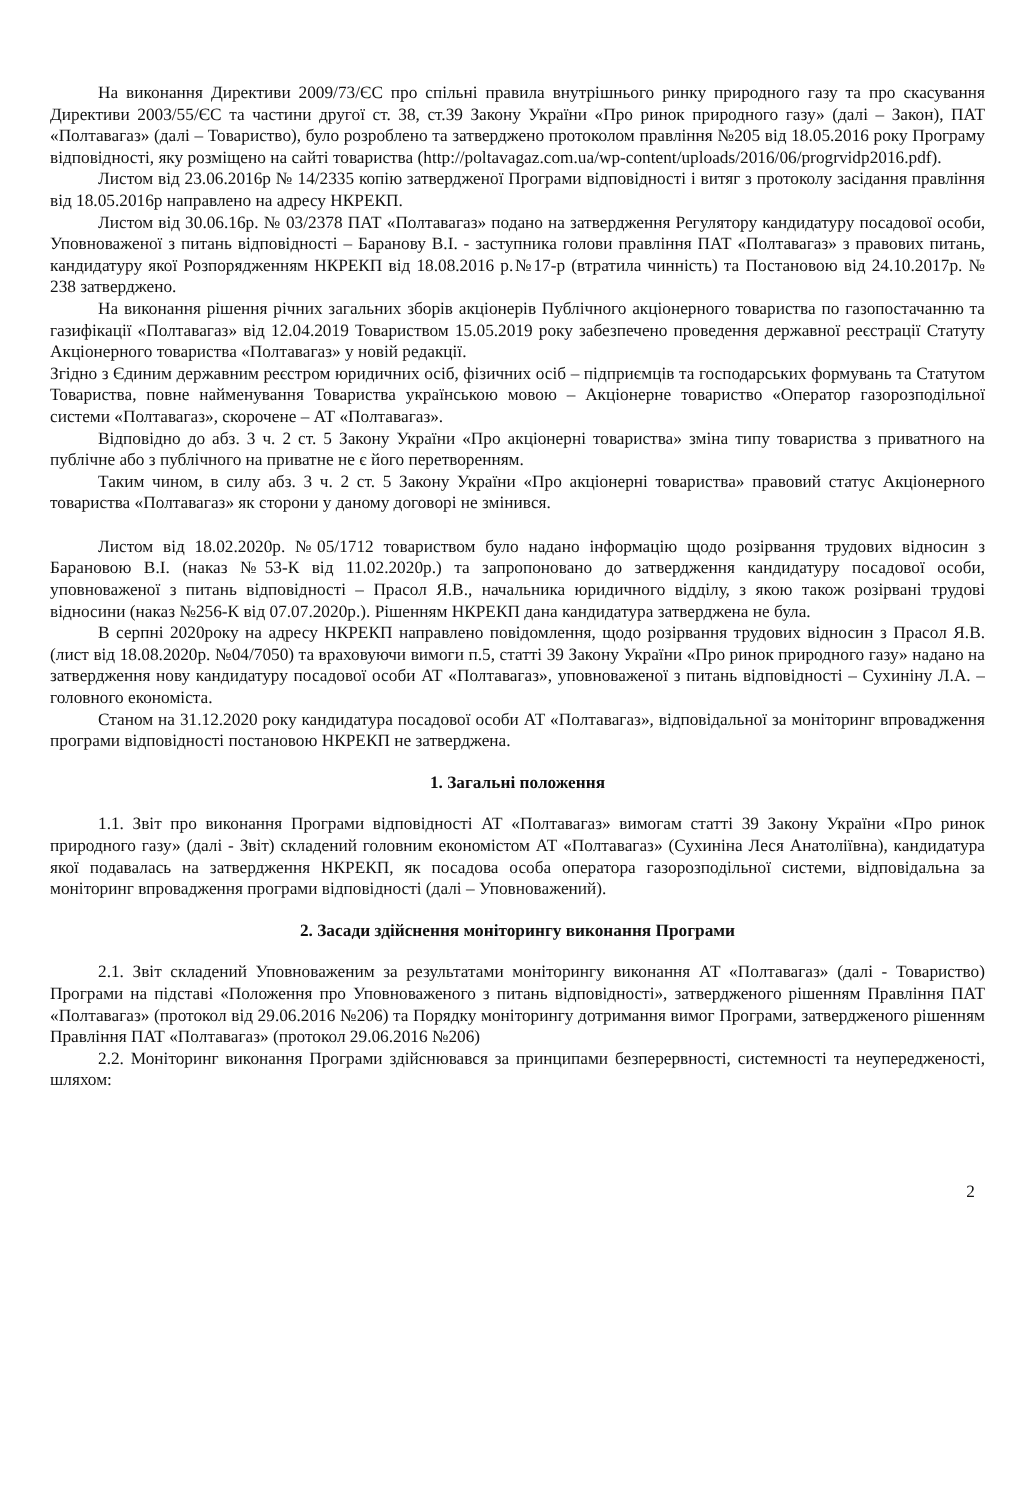На виконання Директиви 2009/73/ЄС про спільні правила внутрішнього ринку природного газу та про скасування Директиви 2003/55/ЄС та частини другої ст. 38, ст.39 Закону України «Про ринок природного газу» (далі – Закон), ПАТ «Полтавагаз» (далі – Товариство), було розроблено та затверджено протоколом правління №205 від 18.05.2016 року Програму відповідності, яку розміщено на сайті товариства (http://poltavagaz.com.ua/wp-content/uploads/2016/06/progrvidp2016.pdf).
Листом від 23.06.2016р № 14/2335 копію затвердженої Програми відповідності і витяг з протоколу засідання правління від 18.05.2016р направлено на адресу НКРЕКП.
Листом від 30.06.16р. № 03/2378 ПАТ «Полтавагаз» подано на затвердження Регулятору кандидатуру посадової особи, Уповноваженої з питань відповідності – Баранову В.І. - заступника голови правління ПАТ «Полтавагаз» з правових питань, кандидатуру якої Розпорядженням НКРЕКП від 18.08.2016 р.№17-р (втратила чинність) та Постановою від 24.10.2017р. № 238 затверджено.
На виконання рішення річних загальних зборів акціонерів Публічного акціонерного товариства по газопостачанню та газифікації «Полтавагаз» від 12.04.2019 Товариством 15.05.2019 року забезпечено проведення державної реєстрації Статуту Акціонерного товариства «Полтавагаз» у новій редакції.
Згідно з Єдиним державним реєстром юридичних осіб, фізичних осіб – підприємців та господарських формувань та Статутом Товариства, повне найменування Товариства українською мовою – Акціонерне товариство «Оператор газорозподільної системи «Полтавагаз», скорочене – АТ «Полтавагаз».
Відповідно до абз. 3 ч. 2 ст. 5 Закону України «Про акціонерні товариства» зміна типу товариства з приватного на публічне або з публічного на приватне не є його перетворенням.
Таким чином, в силу абз. 3 ч. 2 ст. 5 Закону України «Про акціонерні товариства» правовий статус Акціонерного товариства «Полтавагаз» як сторони у даному договорі не змінився.
Листом від 18.02.2020р. №05/1712 товариством було надано інформацію щодо розірвання трудових відносин з Барановою В.І. (наказ №53-К від 11.02.2020р.) та запропоновано до затвердження кандидатуру посадової особи, уповноваженої з питань відповідності – Прасол Я.В., начальника юридичного відділу, з якою також розірвані трудові відносини (наказ №256-К від 07.07.2020р.). Рішенням НКРЕКП дана кандидатура затверджена не була.
В серпні 2020року на адресу НКРЕКП направлено повідомлення, щодо розірвання трудових відносин з Прасол Я.В. (лист від 18.08.2020р. №04/7050) та враховуючи вимоги п.5, статті 39 Закону України «Про ринок природного газу» надано на затвердження нову кандидатуру посадової особи АТ «Полтавагаз», уповноваженої з питань відповідності – Сухиніну Л.А. – головного економіста.
Станом на 31.12.2020 року кандидатура посадової особи АТ «Полтавагаз», відповідальної за моніторинг впровадження програми відповідності постановою НКРЕКП не затверджена.
1. Загальні положення
1.1. Звіт про виконання Програми відповідності АТ «Полтавагаз» вимогам статті 39 Закону України «Про ринок природного газу» (далі - Звіт) складений головним економістом АТ «Полтавагаз» (Сухиніна Леся Анатоліївна), кандидатура якої подавалась на затвердження НКРЕКП, як посадова особа оператора газорозподільної системи, відповідальна за моніторинг впровадження програми відповідності (далі – Уповноважений).
2. Засади здійснення моніторингу виконання Програми
2.1. Звіт складений Уповноваженим за результатами моніторингу виконання АТ «Полтавагаз» (далі - Товариство) Програми на підставі «Положення про Уповноваженого з питань відповідності», затвердженого рішенням Правління ПАТ «Полтавагаз» (протокол від 29.06.2016 №206) та Порядку моніторингу дотримання вимог Програми, затвердженого рішенням Правління ПАТ «Полтавагаз» (протокол 29.06.2016 №206)
2.2. Моніторинг виконання Програми здійснювався за принципами безперервності, системності та неупередженості, шляхом:
2